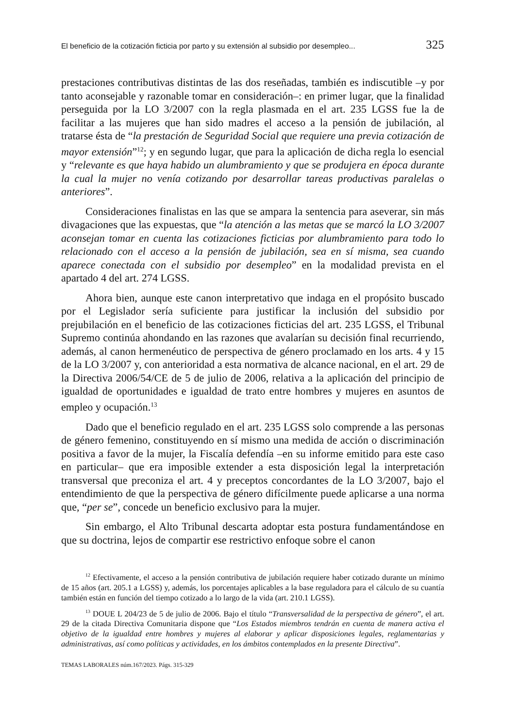El beneficio de la cotización ficticia por parto y su extensión al subsidio por desempleo... 325
prestaciones contributivas distintas de las dos reseñadas, también es indiscutible –y por tanto aconsejable y razonable tomar en consideración–: en primer lugar, que la finalidad perseguida por la LO 3/2007 con la regla plasmada en el art. 235 LGSS fue la de facilitar a las mujeres que han sido madres el acceso a la pensión de jubilación, al tratarse ésta de “la prestación de Seguridad Social que requiere una previa cotización de mayor extensión”<sup>12</sup>; y en segundo lugar, que para la aplicación de dicha regla lo esencial y “relevante es que haya habido un alumbramiento y que se produjera en época durante la cual la mujer no venía cotizando por desarrollar tareas productivas paralelas o anteriores”.
Consideraciones finalistas en las que se ampara la sentencia para aseverar, sin más divagaciones que las expuestas, que “la atención a las metas que se marcó la LO 3/2007 aconsejan tomar en cuenta las cotizaciones ficticias por alumbramiento para todo lo relacionado con el acceso a la pensión de jubilación, sea en sí misma, sea cuando aparece conectada con el subsidio por desempleo” en la modalidad prevista en el apartado 4 del art. 274 LGSS.
Ahora bien, aunque este canon interpretativo que indaga en el propósito buscado por el Legislador sería suficiente para justificar la inclusión del subsidio por prejubilación en el beneficio de las cotizaciones ficticias del art. 235 LGSS, el Tribunal Supremo continúa ahondando en las razones que avalarían su decisión final recurriendo, además, al canon hermenéutico de perspectiva de género proclamado en los arts. 4 y 15 de la LO 3/2007 y, con anterioridad a esta normativa de alcance nacional, en el art. 29 de la Directiva 2006/54/CE de 5 de julio de 2006, relativa a la aplicación del principio de igualdad de oportunidades e igualdad de trato entre hombres y mujeres en asuntos de empleo y ocupación.<sup>13</sup>
Dado que el beneficio regulado en el art. 235 LGSS solo comprende a las personas de género femenino, constituyendo en sí mismo una medida de acción o discriminación positiva a favor de la mujer, la Fiscalía defendía –en su informe emitido para este caso en particular– que era imposible extender a esta disposición legal la interpretación transversal que preconiza el art. 4 y preceptos concordantes de la LO 3/2007, bajo el entendimiento de que la perspectiva de género difícilmente puede aplicarse a una norma que, “per se”, concede un beneficio exclusivo para la mujer.
Sin embargo, el Alto Tribunal descarta adoptar esta postura fundamentándose en que su doctrina, lejos de compartir ese restrictivo enfoque sobre el canon
<sup>12</sup> Efectivamente, el acceso a la pensión contributiva de jubilación requiere haber cotizado durante un mínimo de 15 años (art. 205.1 a LGSS) y, además, los porcentajes aplicables a la base reguladora para el cálculo de su cuantía también están en función del tiempo cotizado a lo largo de la vida (art. 210.1 LGSS).
<sup>13</sup> DOUE L 204/23 de 5 de julio de 2006. Bajo el título “Transversalidad de la perspectiva de género”, el art. 29 de la citada Directiva Comunitaria dispone que “Los Estados miembros tendrán en cuenta de manera activa el objetivo de la igualdad entre hombres y mujeres al elaborar y aplicar disposiciones legales, reglamentarias y administrativas, así como políticas y actividades, en los ámbitos contemplados en la presente Directiva”.
TEMAS LABORALES núm.167/2023. Págs. 315-329